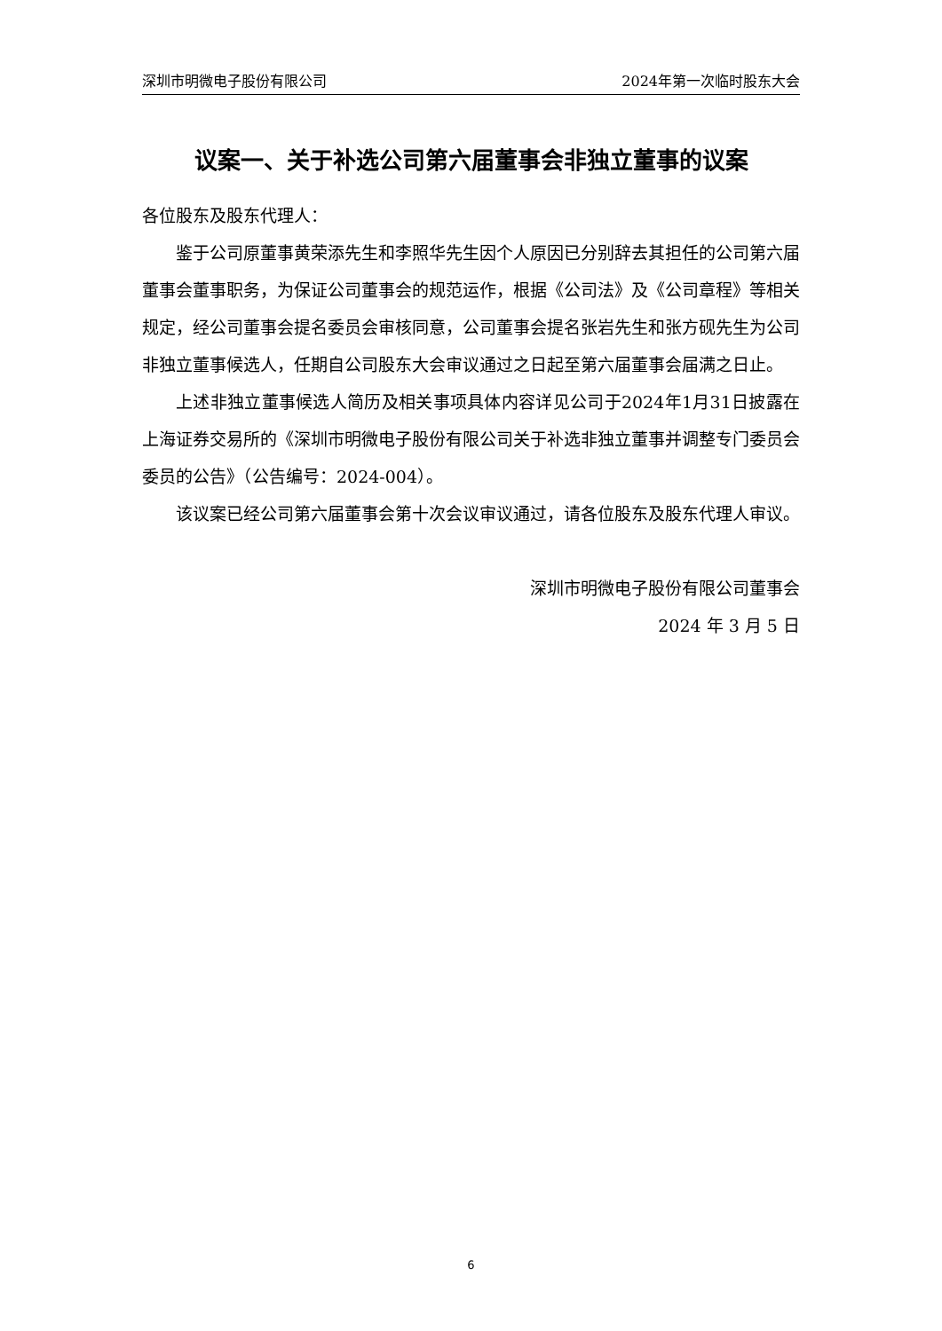深圳市明微电子股份有限公司 2024年第一次临时股东大会
议案一、关于补选公司第六届董事会非独立董事的议案
各位股东及股东代理人：
鉴于公司原董事黄荣添先生和李照华先生因个人原因已分别辞去其担任的公司第六届董事会董事职务，为保证公司董事会的规范运作，根据《公司法》及《公司章程》等相关规定，经公司董事会提名委员会审核同意，公司董事会提名张岩先生和张方砚先生为公司非独立董事候选人，任期自公司股东大会审议通过之日起至第六届董事会届满之日止。
上述非独立董事候选人简历及相关事项具体内容详见公司于2024年1月31日披露在上海证券交易所的《深圳市明微电子股份有限公司关于补选非独立董事并调整专门委员会委员的公告》（公告编号：2024-004）。
该议案已经公司第六届董事会第十次会议审议通过，请各位股东及股东代理人审议。
深圳市明微电子股份有限公司董事会
2024 年 3 月 5 日
6